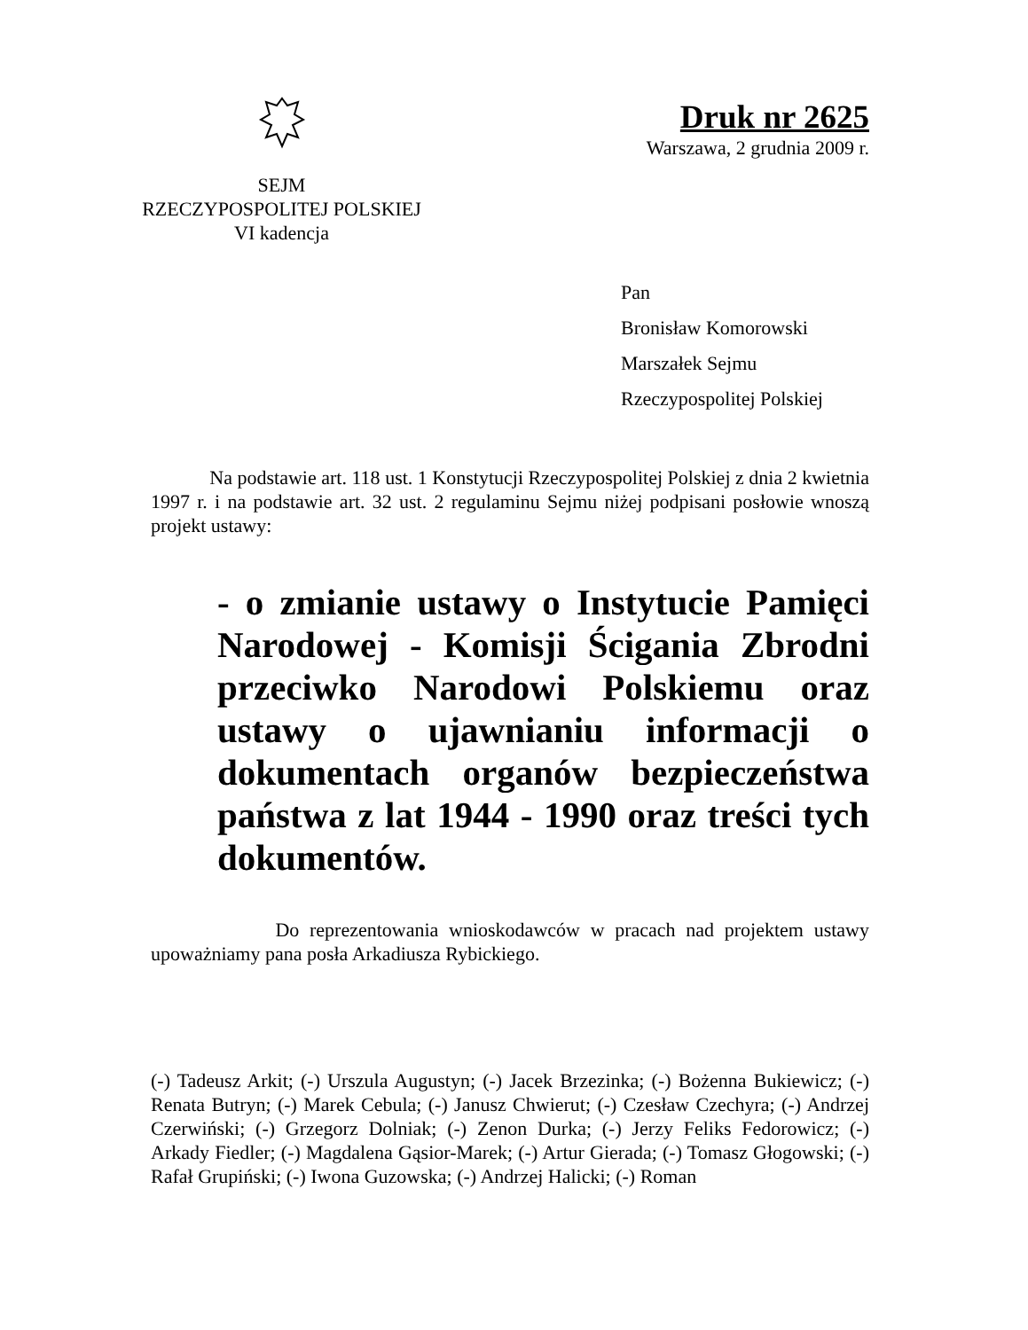SEJM
RZECZYPOSPOLITEJ POLSKIEJ
VI kadencja
Druk nr 2625
Warszawa, 2 grudnia 2009 r.
Pan
Bronisław Komorowski
Marszałek Sejmu
Rzeczypospolitej Polskiej
Na podstawie art. 118 ust. 1 Konstytucji Rzeczypospolitej Polskiej z dnia 2 kwietnia 1997 r. i na podstawie art. 32 ust. 2 regulaminu Sejmu niżej podpisani posłowie wnoszą projekt ustawy:
- o zmianie ustawy o Instytucie Pamięci Narodowej - Komisji Ścigania Zbrodni przeciwko Narodowi Polskiemu oraz ustawy o ujawnianiu informacji o dokumentach organów bezpieczeństwa państwa z lat 1944 - 1990 oraz treści tych dokumentów.
Do reprezentowania wnioskodawców w pracach nad projektem ustawy upoważniamy pana posła Arkadiusza Rybickiego.
(-) Tadeusz Arkit; (-) Urszula Augustyn; (-) Jacek Brzezinka; (-) Bożenna Bukiewicz; (-) Renata Butryn; (-) Marek Cebula; (-) Janusz Chwierut; (-) Czesław Czechyra; (-) Andrzej Czerwiński; (-) Grzegorz Dolniak; (-) Zenon Durka; (-) Jerzy Feliks Fedorowicz; (-) Arkady Fiedler; (-) Magdalena Gąsior-Marek; (-) Artur Gierada; (-) Tomasz Głogowski; (-) Rafał Grupiński; (-) Iwona Guzowska; (-) Andrzej Halicki; (-) Roman